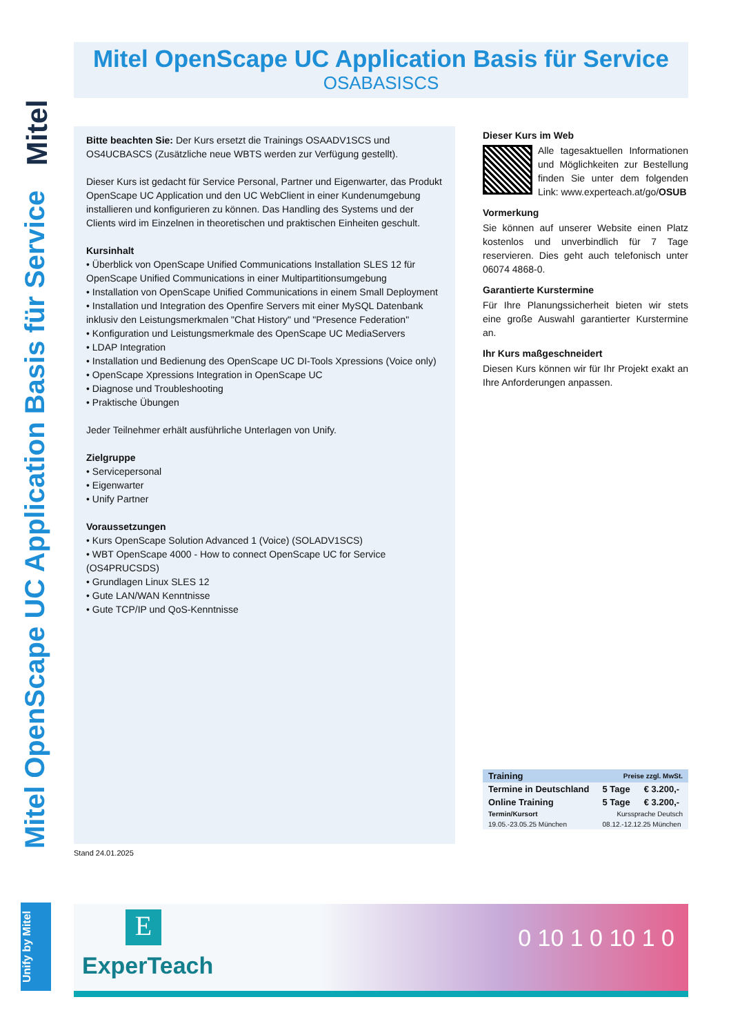Mitel
Mitel OpenScape UC Application Basis für Service
Mitel OpenScape UC Application Basis für Service
OSABASISCS
Bitte beachten Sie: Der Kurs ersetzt die Trainings OSAADV1SCS und OS4UCBASCS (Zusätzliche neue WBTS werden zur Verfügung gestellt).
Dieser Kurs ist gedacht für Service Personal, Partner und Eigenwarter, das Produkt OpenScape UC Application und den UC WebClient in einer Kundenumgebung installieren und konfigurieren zu können. Das Handling des Systems und der Clients wird im Einzelnen in theoretischen und praktischen Einheiten geschult.
Kursinhalt
• Überblick von OpenScape Unified Communications Installation SLES 12 für OpenScape Unified Communications in einer Multipartitionsumgebung
• Installation von OpenScape Unified Communications in einem Small Deployment
• Installation und Integration des Openfire Servers mit einer MySQL Datenbank inklusiv den Leistungsmerkmalen "Chat History" und "Presence Federation"
• Konfiguration und Leistungsmerkmale des OpenScape UC MediaServers
• LDAP Integration
• Installation und Bedienung des OpenScape UC DI-Tools Xpressions (Voice only)
• OpenScape Xpressions Integration in OpenScape UC
• Diagnose und Troubleshooting
• Praktische Übungen
Jeder Teilnehmer erhält ausführliche Unterlagen von Unify.
Zielgruppe
• Servicepersonal
• Eigenwarter
• Unify Partner
Voraussetzungen
• Kurs OpenScape Solution Advanced 1 (Voice) (SOLADV1SCS)
• WBT OpenScape 4000 - How to connect OpenScape UC for Service (OS4PRUCSDS)
• Grundlagen Linux SLES 12
• Gute LAN/WAN Kenntnisse
• Gute TCP/IP und QoS-Kenntnisse
Dieser Kurs im Web
Alle tagesaktuellen Informationen und Möglichkeiten zur Bestellung finden Sie unter dem folgenden Link: www.experteach.at/go/OSUB
Vormerkung
Sie können auf unserer Website einen Platz kostenlos und unverbindlich für 7 Tage reservieren. Dies geht auch telefonisch unter 06074 4868-0.
Garantierte Kurstermine
Für Ihre Planungssicherheit bieten wir stets eine große Auswahl garantierter Kurstermine an.
Ihr Kurs maßgeschneidert
Diesen Kurs können wir für Ihr Projekt exakt an Ihre Anforderungen anpassen.
| Training | Preise zzgl. MwSt. | | |
| --- | --- | --- | --- |
| Termine in Deutschland | | 5 Tage | € 3.200,- |
| Online Training | | 5 Tage | € 3.200,- |
| Termin/Kursort | | Kurssprache Deutsch | |
| 19.05.-23.05.25 München | | 08.12.-12.12.25 München | |
Stand 24.01.2025
Unify by Mitel
E
ExperTeach
0 10 1 0 10 1 0